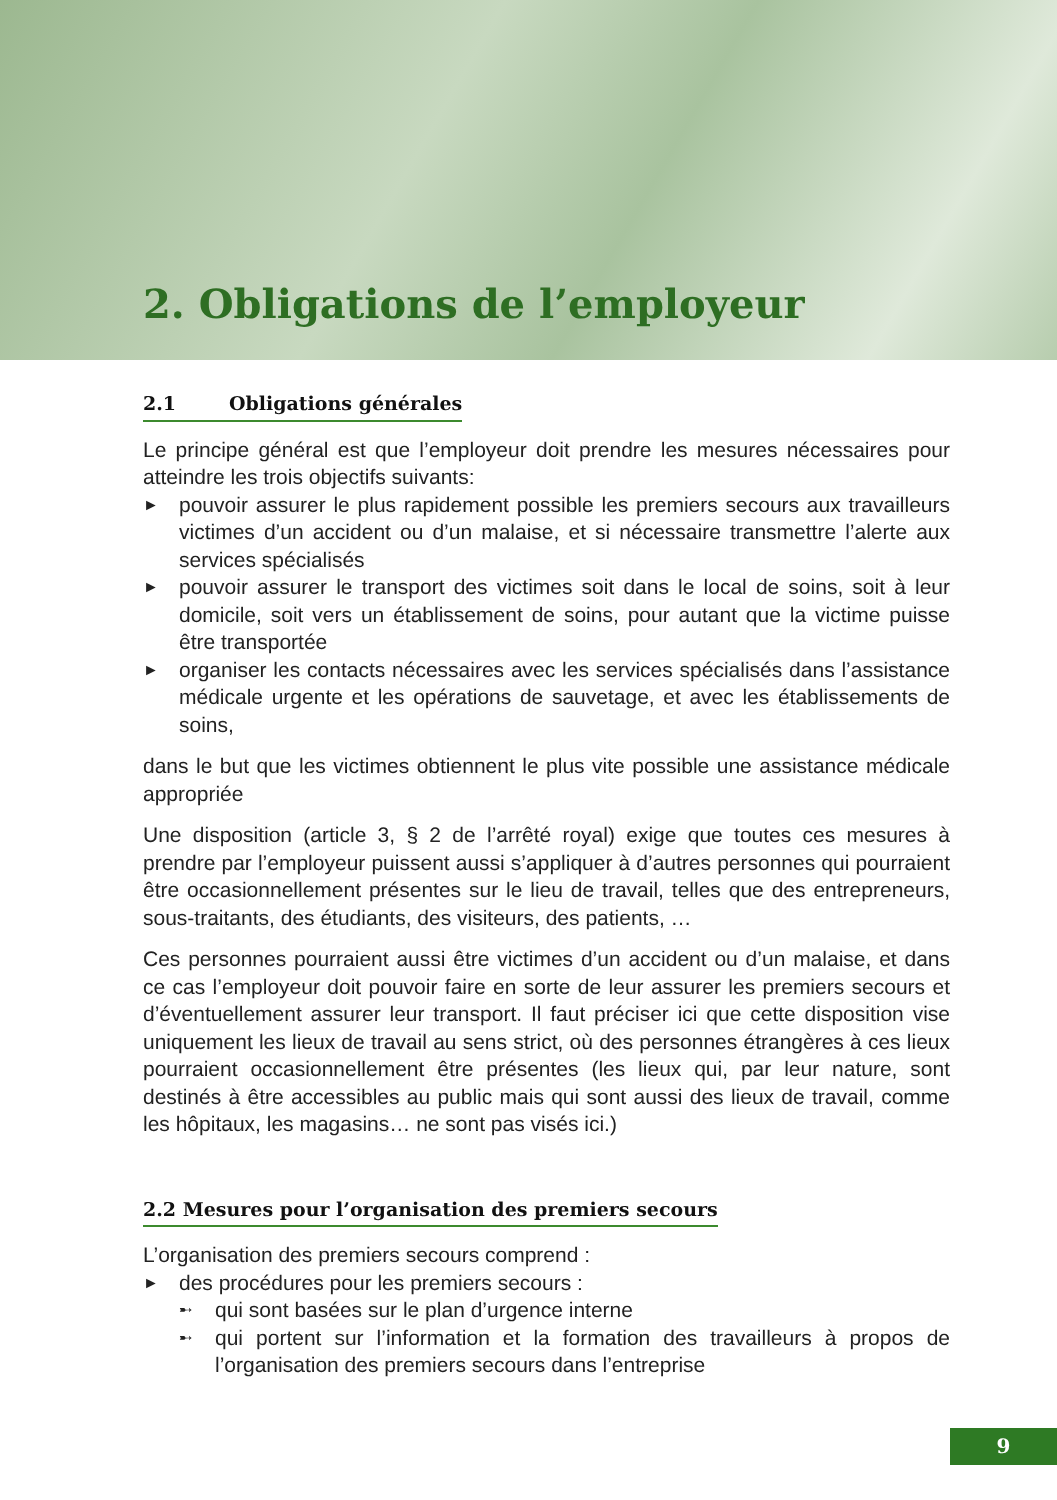2. Obligations de l’employeur
2.1 Obligations générales
Le principe général est que l’employeur doit prendre les mesures nécessaires pour atteindre les trois objectifs suivants:
► pouvoir assurer le plus rapidement possible les premiers secours aux travailleurs victimes d’un accident ou d’un malaise, et si nécessaire transmettre l’alerte aux services spécialisés
► pouvoir assurer le transport des victimes soit dans le local de soins, soit à leur domicile, soit vers un établissement de soins, pour autant que la victime puisse être transportée
► organiser les contacts nécessaires avec les services spécialisés dans l’assistance médicale urgente et les opérations de sauvetage, et avec les établissements de soins,
dans le but que les victimes obtiennent le plus vite possible une assistance médicale appropriée
Une disposition (article 3, § 2 de l’arrêté royal) exige que toutes ces mesures à prendre par l’employeur puissent aussi s’appliquer à d’autres personnes qui pourraient être occasionnellement présentes sur le lieu de travail, telles que des entrepreneurs, sous-traitants, des étudiants, des visiteurs, des patients, …
Ces personnes pourraient aussi être victimes d’un accident ou d’un malaise, et dans ce cas l’employeur doit pouvoir faire en sorte de leur assurer les premiers secours et d’éventuellement assurer leur transport. Il faut préciser ici que cette disposition vise uniquement les lieux de travail au sens strict, où des personnes étrangères à ces lieux pourraient occasionnellement être présentes (les lieux qui, par leur nature, sont destinés à être accessibles au public mais qui sont aussi des lieux de travail, comme les hôpitaux, les magasins… ne sont pas visés ici.)
2.2 Mesures pour l’organisation des premiers secours
L’organisation des premiers secours comprend :
► des procédures pour les premiers secours :
➸ qui sont basées sur le plan d’urgence interne
➸ qui portent sur l’information et la formation des travailleurs à propos de l’organisation des premiers secours dans l’entreprise
9